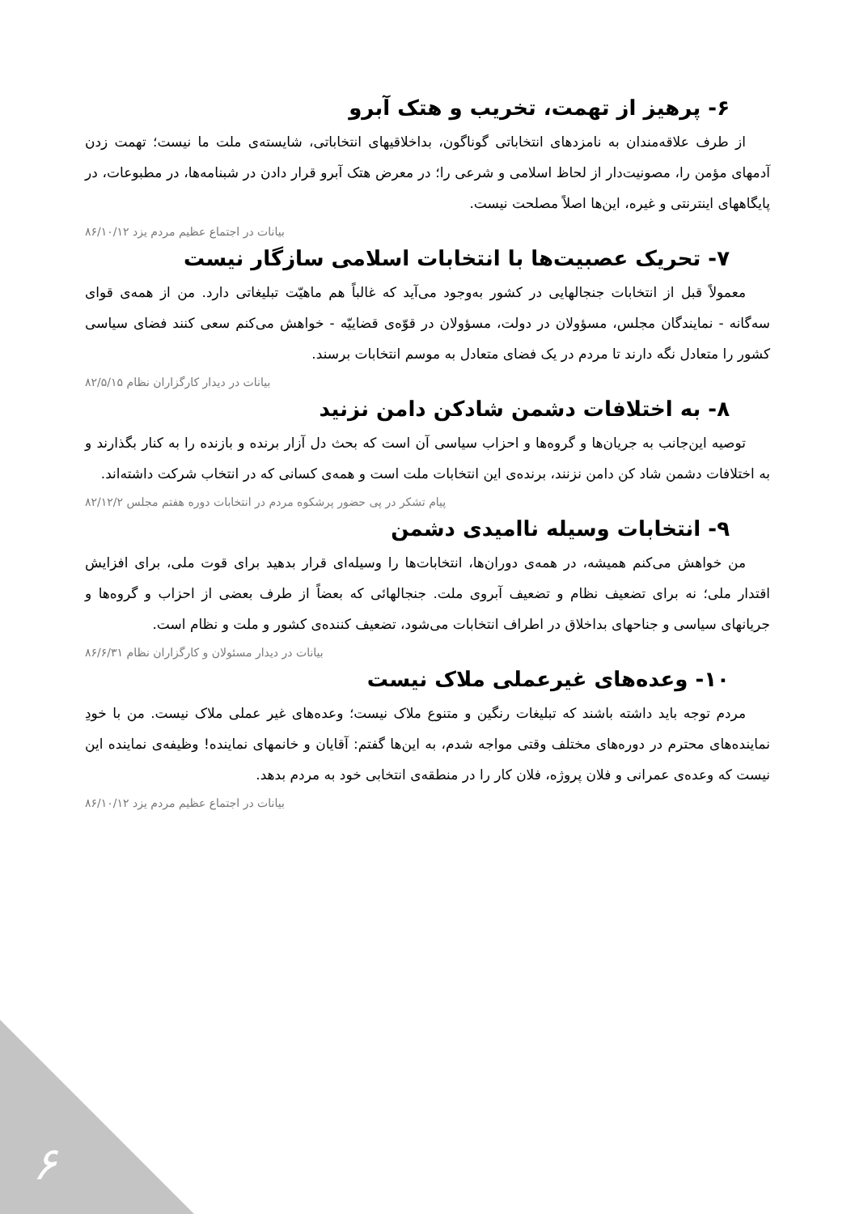۶- پرهیز از تهمت، تخریب و هتک آبرو
از طرف علاقه‌مندان به نامزدهای انتخاباتی گوناگون، بداخلاقیهای انتخاباتی، شایسته‌ی ملت ما نیست؛ تهمت زدن آدمهای مؤمن را، مصونیت‌دار از لحاظ اسلامی و شرعی را؛ در معرض هتک آبرو قرار دادن در شبنامه‌ها، در مطبوعات، در پایگاههای اینترنتی و غیره، این‌ها اصلاً مصلحت نیست.
بیانات در اجتماع عظیم مردم یزد ۸۶/۱۰/۱۲
۷- تحریک عصبیت‌ها با انتخابات اسلامی سازگار نیست
معمولاً قبل از انتخابات جنجالهایی در کشور به‌وجود می‌آید که غالباً هم ماهیّت تبلیغاتی دارد. من از همه‌ی قوای سه‌گانه - نمایندگان مجلس، مسؤولان در دولت، مسؤولان در قوّه‌ی قضاییّه - خواهش می‌کنم سعی کنند فضای سیاسی کشور را متعادل نگه دارند تا مردم در یک فضای متعادل به موسم انتخابات برسند.
بیانات در دیدار کارگزاران نظام ۸۲/۵/۱۵
۸- به اختلافات دشمن شادکن دامن نزنید
توصیه این‌جانب به جریان‌ها و گروه‌ها و احزاب سیاسی آن است که بحث دل آزار برنده و بازنده را به کنار بگذارند و به اختلافات دشمن شاد کن دامن نزنند، برنده‌ی این انتخابات ملت است و همه‌ی کسانی که در انتخاب شرکت داشته‌اند.
پیام تشکر در پی حضور پرشکوه مردم در انتخابات دوره هفتم مجلس ۸۲/۱۲/۲
۹- انتخابات وسیله ناامیدی دشمن
من خواهش می‌کنم همیشه، در همه‌ی دوران‌ها، انتخابات‌ها را وسیله‌ای قرار بدهید برای قوت ملی، برای افزایش اقتدار ملی؛ نه برای تضعیف نظام و تضعیف آبروی ملت. جنجالهائی که بعضاً از طرف بعضی از احزاب و گروه‌ها و جریانهای سیاسی و جناحهای بداخلاق در اطراف انتخابات می‌شود، تضعیف کننده‌ی کشور و ملت و نظام است.
بیانات در دیدار مسئولان و کارگزاران نظام ۸۶/۶/۳۱
۱۰- وعده‌های غیرعملی ملاک نیست
مردم توجه باید داشته باشند که تبلیغات رنگین و متنوع ملاک نیست؛ وعده‌های غیر عملی ملاک نیست. من با خودِ نماینده‌های محترم در دوره‌های مختلف وقتی مواجه شدم، به این‌ها گفتم: آقایان و خانمهای نماینده! وظیفه‌ی نماینده این نیست که وعده‌ی عمرانی و فلان پروژه، فلان کار را در منطقه‌ی انتخابی خود به مردم بدهد.
بیانات در اجتماع عظیم مردم یزد ۸۶/۱۰/۱۲
۶